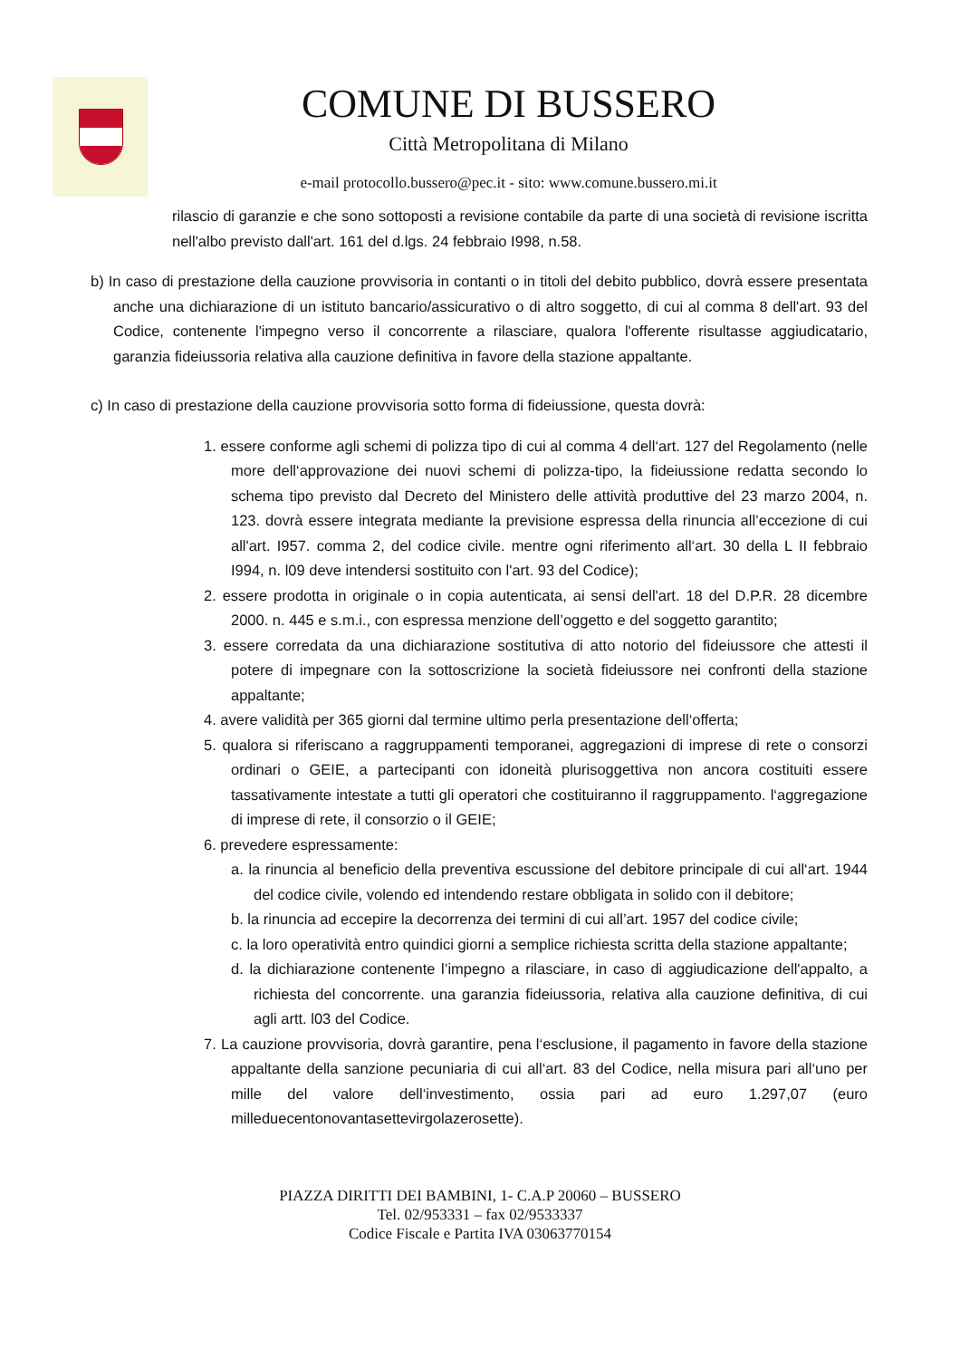COMUNE DI BUSSERO
Città Metropolitana di Milano
e-mail protocollo.bussero@pec.it - sito: www.comune.bussero.mi.it
rilascio di garanzie e che sono sottoposti a revisione contabile da parte di una società di revisione iscritta nell'albo previsto dall'art. 161 del d.lgs. 24 febbraio I998, n.58.
b) In caso di prestazione della cauzione provvisoria in contanti o in titoli del debito pubblico, dovrà essere presentata anche una dichiarazione di un istituto bancario/assicurativo o di altro soggetto, di cui al comma 8 dell'art. 93 del Codice, contenente l'impegno verso il concorrente a rilasciare, qualora l'offerente risultasse aggiudicatario, garanzia fideiussoria relativa alla cauzione definitiva in favore della stazione appaltante.
c) In caso di prestazione della cauzione provvisoria sotto forma di fideiussione, questa dovrà:
1. essere conforme agli schemi di polizza tipo di cui al comma 4 dell‘art. 127 del Regolamento (nelle more dell‘approvazione dei nuovi schemi di polizza-tipo, la fideiussione redatta secondo lo schema tipo previsto dal Decreto del Ministero delle attività produttive del 23 marzo 2004, n. 123. dovrà essere integrata mediante la previsione espressa della rinuncia all’eccezione di cui all'art. I957. comma 2, del codice civile. mentre ogni riferimento all‘art. 30 della L II febbraio I994, n. l09 deve intendersi sostituito con l'art. 93 del Codice);
2. essere prodotta in originale o in copia autenticata, ai sensi dell'art. 18 del D.P.R. 28 dicembre 2000. n. 445 e s.m.i., con espressa menzione dell’oggetto e del soggetto garantito;
3. essere corredata da una dichiarazione sostitutiva di atto notorio del fideiussore che attesti il potere di impegnare con la sottoscrizione la società fideiussore nei confronti della stazione appaltante;
4. avere validità per 365 giorni dal termine ultimo perla presentazione dell‘offerta;
5. qualora si riferiscano a raggruppamenti temporanei, aggregazioni di imprese di rete o consorzi ordinari o GEIE, a partecipanti con idoneità plurisoggettiva non ancora costituiti essere tassativamente intestate a tutti gli operatori che costituiranno il raggruppamento. l‘aggregazione di imprese di rete, il consorzio o il GEIE;
6. prevedere espressamente:
a. la rinuncia al beneficio della preventiva escussione del debitore principale di cui all‘art. 1944 del codice civile, volendo ed intendendo restare obbligata in solido con il debitore;
b. la rinuncia ad eccepire la decorrenza dei termini di cui all’art. 1957 del codice civile;
c. la loro operatività entro quindici giorni a semplice richiesta scritta della stazione appaltante;
d. la dichiarazione contenente l’impegno a rilasciare, in caso di aggiudicazione dell'appalto, a richiesta del concorrente. una garanzia fideiussoria, relativa alla cauzione definitiva, di cui agli artt. l03 del Codice.
7. La cauzione provvisoria, dovrà garantire, pena l‘esclusione, il pagamento in favore della stazione appaltante della sanzione pecuniaria di cui all‘art. 83 del Codice, nella misura pari all‘uno per mille del valore dell‘investimento, ossia pari ad euro 1.297,07 (euro milleduecentonovantasettevirgolazerosette).
PIAZZA DIRITTI DEI BAMBINI, 1- C.A.P 20060 – BUSSERO
Tel. 02/953331 – fax 02/9533337
Codice Fiscale e Partita IVA 03063770154